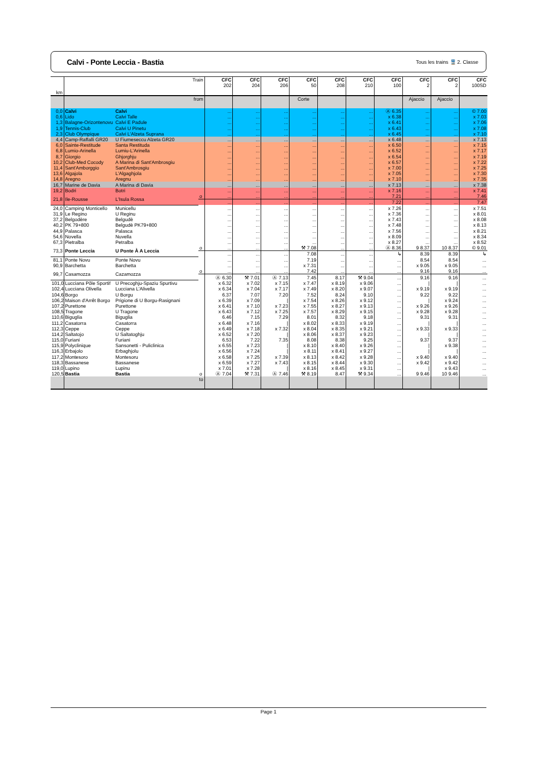Calvi - Ponte Leccia - Bastia
Tous les trains 🚆 2. Classe
| km | Train | | | CFC 202 | CFC 204 | CFC 206 | CFC 50 | CFC 208 | CFC 210 | CFC 100 | CFC 2 | CFC 2 | CFC 100SD |
| --- | --- | --- | --- | --- | --- | --- | --- | --- | --- | --- | --- | --- | --- |
| | from | | | | | | Corte | | | | Ajaccio | Ajaccio | |
| 0,0 | Calvi | Calvi | | ... | ... | ... | ... | ... | ... | Ⓐ 6.35 | ... | ... | © 7.00 |
| 0,6 | Lido | Calvi Talle | | ... | ... | ... | ... | ... | ... | x 6.38 | ... | ... | x 7.03 |
| 1,3 | Balagne-Orizontenovu | Calvi E Padule | | ... | ... | ... | ... | ... | ... | x 6.41 | ... | ... | x 7.06 |
| 1,9 | Tennis-Club | Calvi U Pinetu | | ... | ... | ... | ... | ... | ... | x 6.43 | ... | ... | x 7.08 |
| 2,3 | Club Olympique | Calvi L'Alzeta Suprana | | ... | ... | ... | ... | ... | ... | x 6.45 | ... | ... | x 7.10 |
| 4,4 | Camp-Raffalli GR20 | U Fiumeseccu Alzeta GR20 | | ... | ... | ... | ... | ... | ... | x 6.48 | ... | ... | x 7.13 |
| 6,0 | Sainte-Restitude | Santa Restituda | | ... | ... | ... | ... | ... | ... | x 6.50 | ... | ... | x 7.15 |
| 6,8 | Lumio-Arinella | Lumiu-L'Arinella | | ... | ... | ... | ... | ... | ... | x 6.52 | ... | ... | x 7.17 |
| 8,7 | Giorgio | Ghjorghju | | ... | ... | ... | ... | ... | ... | x 6.54 | ... | ... | x 7.19 |
| 10,2 | Club-Med Cocody | A Marina di Sant'Ambrosgiu | | ... | ... | ... | ... | ... | ... | x 6.57 | ... | ... | x 7.22 |
| 11,4 | Sant'Amborggio | Sant'Ambrosgiu | | ... | ... | ... | ... | ... | ... | x 7.00 | ... | ... | x 7.25 |
| 13,6 | Algajola | L'Algaghjola | | ... | ... | ... | ... | ... | ... | x 7.05 | ... | ... | x 7.30 |
| 14,8 | Aregno | Aregnu | | ... | ... | ... | ... | ... | ... | x 7.10 | ... | ... | x 7.35 |
| 16,7 | Marine de Davia | A Marina di Davia | | ... | ... | ... | ... | ... | ... | x 7.13 | ... | ... | x 7.38 |
| 19,2 | Bodri | Botri | | ... | ... | ... | ... | ... | ... | x 7.16 | ... | ... | x 7.41 |
| 21,8 | Ile-Rousse | L'Isula Rossa | o | ... | ... | ... | ... | ... | ... | 7.21 | ... | ... | 7.46 |
| | | | | ... | ... | ... | ... | ... | ... | 7.22 | ... | ... | 7.47 |
| 24,0 | Camping Monticello | Municellu | | ... | ... | ... | ... | ... | ... | x 7.26 | ... | ... | x 7.51 |
| 31,9 | Le Regino | U Reginu | | ... | ... | ... | ... | ... | ... | x 7.36 | ... | ... | x 8.01 |
| 37,2 | Belgodère | Belgudè | | ... | ... | ... | ... | ... | ... | x 7.43 | ... | ... | x 8.08 |
| 40,2 | PK 79+800 | Belgudè PK79+800 | | ... | ... | ... | ... | ... | ... | x 7.48 | ... | ... | x 8.13 |
| 44,9 | Palasca | Palasca | | ... | ... | ... | ... | ... | ... | x 7.56 | ... | ... | x 8.21 |
| 54,6 | Novella | Nuvella | | ... | ... | ... | ... | ... | ... | x 8.09 | ... | ... | x 8.34 |
| 67,3 | Pietralba | Petralba | | ... | ... | ... | ... | ... | ... | x 8.27 | ... | ... | x 8.52 |
| 73,3 | Ponte Leccia | U Ponte À A Leccia | o | ... | ... | ... | ⚒ 7.08 | ... | ... | Ⓐ 8.36 | 9 8.37 | 10 8.37 | © 9.01 |
| | | | | ... | ... | ... | 7.08 | ... | ... | ↳ | 8.39 | 8.39 | ↳ |
| 81,1 | Ponte Novu | Ponte Novu | | ... | ... | ... | 7.19 | ... | ... | ... | 8.54 | 8.54 | ... |
| 90,9 | Barchetta | Barchetta | | ... | ... | ... | x 7.31 | ... | ... | ... | x 9.05 | x 9.05 | ... |
| 99,7 | Casamozza | Cazamozza | o | ... | ... | ... | 7.42 | ... | ... | ... | 9.16 | 9.16 | ... |
| | | | | Ⓐ 6.30 | ⚒ 7.01 | Ⓐ 7.13 | 7.45 | 8.17 | ⚒ 9.04 | ... | 9.16 | 9.16 | ... |
| 101,0 | Lucciana Pôle Sportif | U Precoghju-Spaziu Spurtivu | | x 6.32 | x 7.02 | x 7.15 | x 7.47 | x 8.19 | x 9.06 | ... | / | / | ... |
| 102,4 | Lucciana Olivella | Lucciana L'Alivella | | x 6.34 | x 7.04 | x 7.17 | x 7.49 | x 8.20 | x 9.07 | ... | x 9.19 | x 9.19 | ... |
| 104,6 | Borgo | U Borgu | | 6.37 | 7.07 | 7.20 | 7.52 | 8.24 | 9.10 | ... | 9.22 | 9.22 | ... |
| 106,2 | Maison d'Arrêt Borgo | Prigione di U Borgu-Rasignani | | x 6.39 | x 7.09 | / | x 7.54 | x 8.26 | x 9.12 | ... | / | x 9.24 | ... |
| 107,2 | Purettone | Purettone | | x 6.41 | x 7.10 | x 7.23 | x 7.55 | x 8.27 | x 9.13 | ... | x 9.26 | x 9.26 | ... |
| 108,5 | Tragone | U Tragone | | x 6.43 | x 7.12 | x 7.25 | x 7.57 | x 8.29 | x 9.15 | ... | x 9.28 | x 9.28 | ... |
| 110,6 | Biguglia | Biguglia | | 6.46 | 7.15 | 7.29 | 8.01 | 8.32 | 9.18 | ... | 9.31 | 9.31 | ... |
| 111,2 | Casatorra | Casatorra | | x 6.48 | x 7.16 | / | x 8.02 | x 8.33 | x 9.19 | ... | / | / | ... |
| 112,3 | Ceppe | Ceppe | | x 6.49 | x 7.18 | x 7.32 | x 8.04 | x 8.35 | x 9.21 | ... | x 9.33 | x 9.33 | ... |
| 114,2 | Saltatojo | U Saltatoghju | | x 6.52 | x 7.20 | / | x 8.06 | x 8.37 | x 9.23 | ... | / | / | ... |
| 115,0 | Furiani | Furiani | | 6.53 | 7.22 | 7.35 | 8.08 | 8.38 | 9.25 | ... | 9.37 | 9.37 | ... |
| 115,9 | Polyclinique | Sansonetti - Puliclinica | | x 6.55 | x 7.23 | / | x 8.10 | x 8.40 | x 9.26 | ... | / | x 9.38 | ... |
| 116,3 | Erbajolo | Erbaghjolu | | x 6.56 | x 7.24 | / | x 8.11 | x 8.41 | x 9.27 | ... | / | / | ... |
| 117,2 | Montesoro | Montesoru | | x 6.58 | x 7.25 | x 7.39 | x 8.13 | x 8.42 | x 9.28 | ... | x 9.40 | x 9.40 | ... |
| 118,3 | Bassanese | Bassanese | | x 6.59 | x 7.27 | x 7.43 | x 8.15 | x 8.44 | x 9.30 | ... | x 9.42 | x 9.42 | ... |
| 119,0 | Lupino | Lupinu | | x 7.01 | x 7.28 | / | x 8.16 | x 8.45 | x 9.31 | ... | / | x 9.43 | ... |
| 120,5 | Bastia | Bastia | o | Ⓐ 7.04 | ⚒ 7.31 | Ⓐ 7.46 | ⚒ 8.19 | 8.47 | ⚒ 9.34 | ... | 9 9.46 | 10 9.46 | ... |
| | to | | | | | | | | | | | | |
Page 1